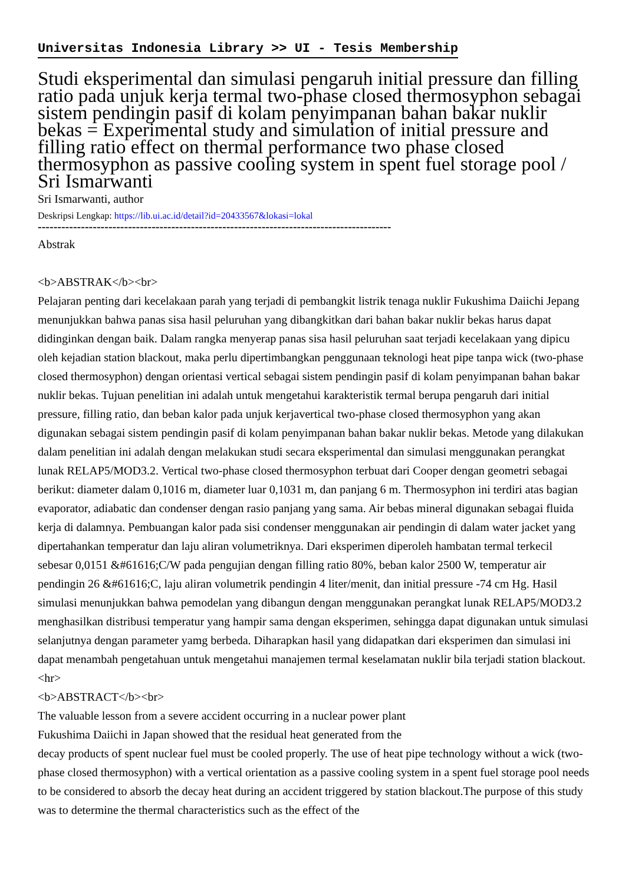Universitas Indonesia Library >> UI - Tesis Membership
Studi eksperimental dan simulasi pengaruh initial pressure dan filling ratio pada unjuk kerja termal two-phase closed thermosyphon sebagai sistem pendingin pasif di kolam penyimpanan bahan bakar nuklir bekas = Experimental study and simulation of initial pressure and filling ratio effect on thermal performance two phase closed thermosyphon as passive cooling system in spent fuel storage pool / Sri Ismarwanti
Sri Ismarwanti, author
Deskripsi Lengkap: https://lib.ui.ac.id/detail?id=20433567&lokasi=lokal
------------------------------------------------------------------------------------------
Abstrak
<b>ABSTRAK</b><br>
Pelajaran penting dari kecelakaan parah yang terjadi di pembangkit listrik tenaga nuklir Fukushima Daiichi Jepang menunjukkan bahwa panas sisa hasil peluruhan yang dibangkitkan dari bahan bakar nuklir bekas harus dapat didinginkan dengan baik. Dalam rangka menyerap panas sisa hasil peluruhan saat terjadi kecelakaan yang dipicu oleh kejadian station blackout, maka perlu dipertimbangkan penggunaan teknologi heat pipe tanpa wick (two-phase closed thermosyphon) dengan orientasi vertical sebagai sistem pendingin pasif di kolam penyimpanan bahan bakar nuklir bekas. Tujuan penelitian ini adalah untuk mengetahui karakteristik termal berupa pengaruh dari initial pressure, filling ratio, dan beban kalor pada unjuk kerjavertical two-phase closed thermosyphon yang akan digunakan sebagai sistem pendingin pasif di kolam penyimpanan bahan bakar nuklir bekas. Metode yang dilakukan dalam penelitian ini adalah dengan melakukan studi secara eksperimental dan simulasi menggunakan perangkat lunak RELAP5/MOD3.2. Vertical two-phase closed thermosyphon terbuat dari Cooper dengan geometri sebagai berikut: diameter dalam 0,1016 m, diameter luar 0,1031 m, dan panjang 6 m. Thermosyphon ini terdiri atas bagian evaporator, adiabatic dan condenser dengan rasio panjang yang sama. Air bebas mineral digunakan sebagai fluida kerja di dalamnya. Pembuangan kalor pada sisi condenser menggunakan air pendingin di dalam water jacket yang dipertahankan temperatur dan laju aliran volumetriknya. Dari eksperimen diperoleh hambatan termal terkecil sebesar 0,0151 &#61616;C/W pada pengujian dengan filling ratio 80%, beban kalor 2500 W, temperatur air pendingin 26 &#61616;C, laju aliran volumetrik pendingin 4 liter/menit, dan initial pressure -74 cm Hg. Hasil simulasi menunjukkan bahwa pemodelan yang dibangun dengan menggunakan perangkat lunak RELAP5/MOD3.2 menghasilkan distribusi temperatur yang hampir sama dengan eksperimen, sehingga dapat digunakan untuk simulasi selanjutnya dengan parameter yamg berbeda. Diharapkan hasil yang didapatkan dari eksperimen dan simulasi ini dapat menambah pengetahuan untuk mengetahui manajemen termal keselamatan nuklir bila terjadi station blackout.
<hr>
<b>ABSTRACT</b><br>
The valuable lesson from a severe accident occurring in a nuclear power plant
Fukushima Daiichi in Japan showed that the residual heat generated from the
decay products of spent nuclear fuel must be cooled properly. The use of heat pipe technology without a wick (two-phase closed thermosyphon) with a vertical orientation as a passive cooling system in a spent fuel storage pool needs to be considered to absorb the decay heat during an accident triggered by station blackout.The purpose of this study was to determine the thermal characteristics such as the effect of the